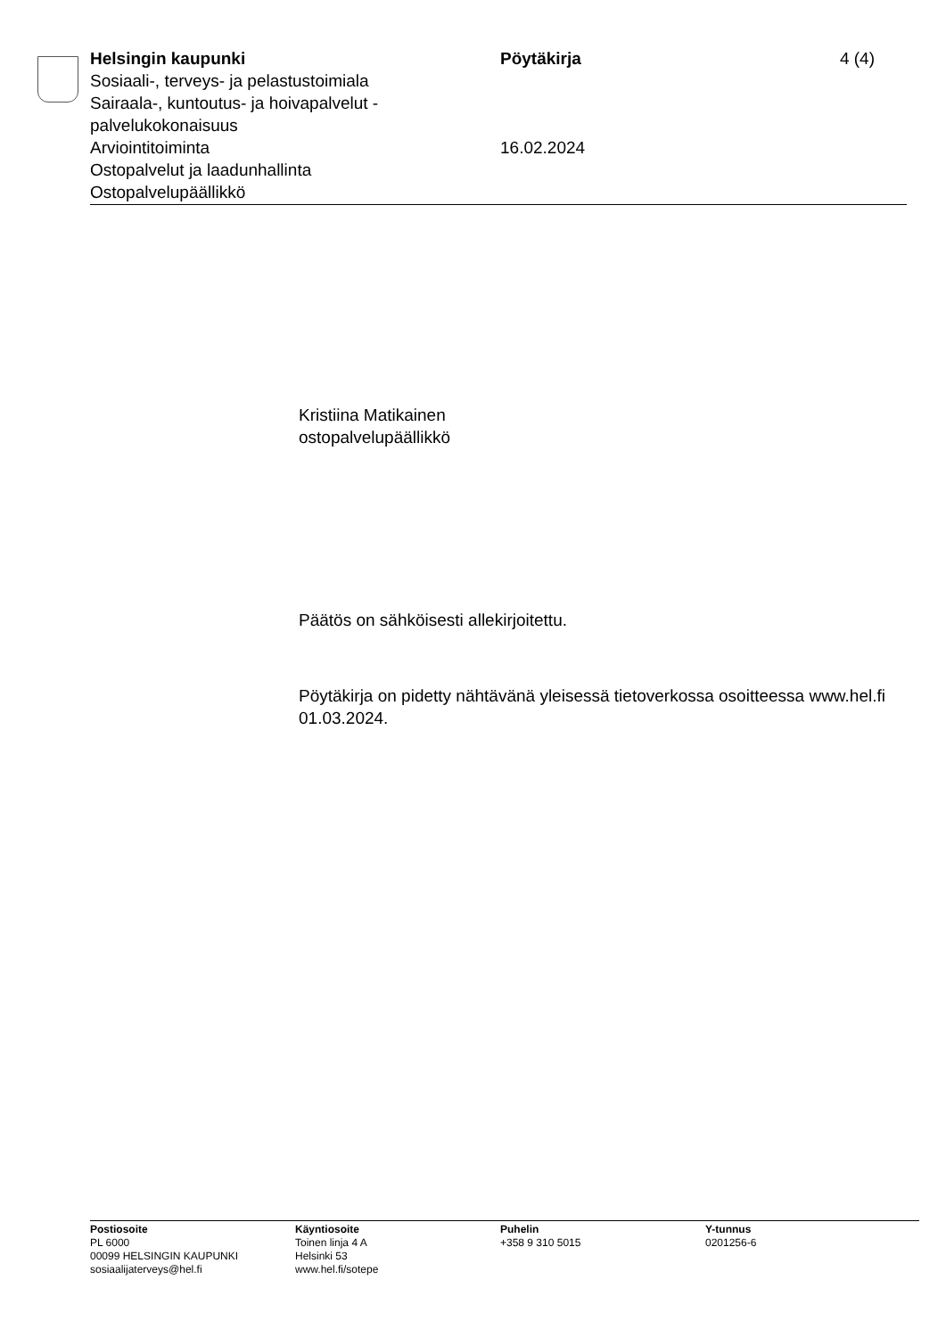Helsingin kaupunki
Sosiaali-, terveys- ja pelastustoimiala
Sairaala-, kuntoutus- ja hoivapalvelut - palvelukokonaisuus
Arviointitoiminta
Ostopalvelut ja laadunhallinta
Ostopalvelupäällikkö
Pöytäkirja
16.02.2024
4 (4)
Kristiina Matikainen
ostopalvelupäällikkö
Päätös on sähköisesti allekirjoitettu.
Pöytäkirja on pidetty nähtävänä yleisessä tietoverkossa osoitteessa www.hel.fi 01.03.2024.
Postiosoite
PL 6000
00099 HELSINGIN KAUPUNKI
sosiaalijaterveys@hel.fi
Käyntiosoite
Toinen linja 4 A
Helsinki 53
www.hel.fi/sotepe
Puhelin
+358 9 310 5015
Y-tunnus
0201256-6